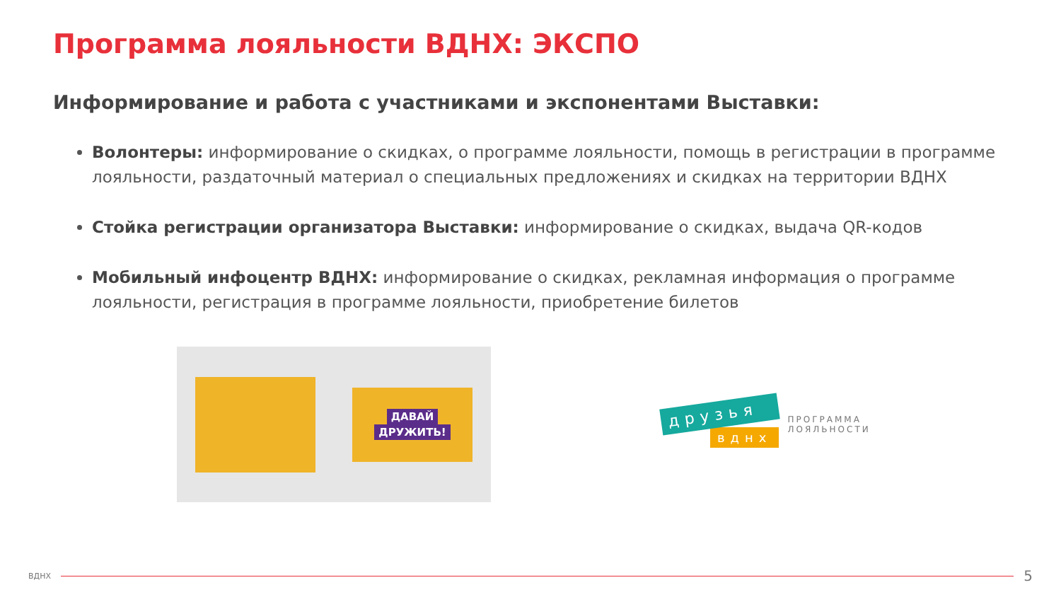Программа лояльности ВДНХ: ЭКСПО
Информирование и работа с участниками и экспонентами Выставки:
Волонтеры: информирование о скидках, о программе лояльности, помощь в регистрации в программе лояльности, раздаточный материал о специальных предложениях и скидках на территории ВДНХ
Стойка регистрации организатора Выставки: информирование о скидках, выдача QR-кодов
Мобильный инфоцентр ВДНХ: информирование о скидках, рекламная информация о программе лояльности, регистрация в программе лояльности, приобретение билетов
ДАВАЙ
ДРУЖИТЬ!
друзья
вднх
ПРОГРАММА
ЛОЯЛЬНОСТИ
ВДНХ
5